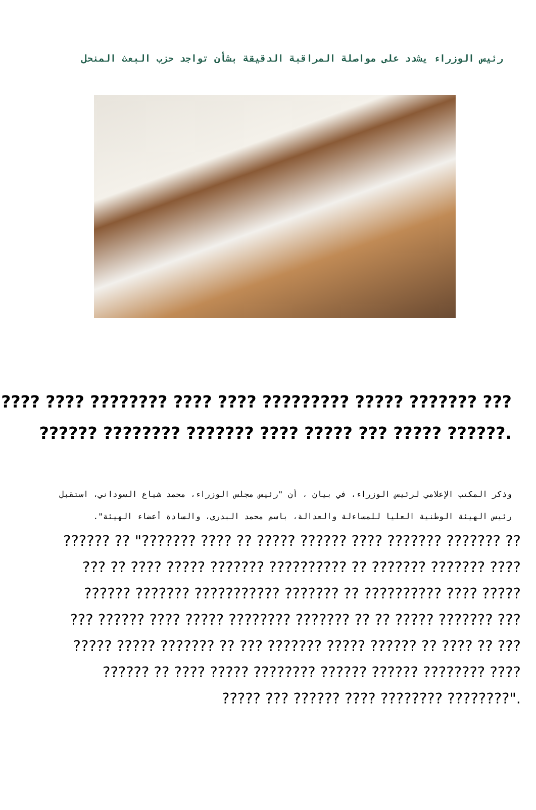رئيس الوزراء يشدد على مواصلة المراقبة الدقيقة بشأن تواجد حزب البعث المنحل
???? ???? ???????? ???? ???? ????????? ????? ??????? ???
?????? ???????? ??????? ???? ????? ??? ????? ??????.
وذكر المكتب الإعلامي لرئيس الوزراء، في بيان ، أن "رئيس مجلس الوزراء، محمد شياع السوداني، استقبل رئيس الهيئة الوطنية العليا للمساءلة والعدالة، باسم محمد البدري، والسادة أعضاء الهيئة".
?????? ?? "??????? ???? ?? ????? ?????? ???? ??????? ??????? ??
??? ?? ???? ????? ??????? ?????????? ?? ??????? ??????? ????
?????? ??????? ??????????? ??????? ?? ?????????? ???? ?????
??? ?????? ???? ????? ???????? ??????? ?? ?? ????? ??????? ???
????? ????? ??????? ?? ??? ??????? ????? ?????? ?? ???? ?? ???
?????? ?? ???? ????? ???????? ?????? ?????? ???????? ????
????? ??? ?????? ???? ???????? ????????".